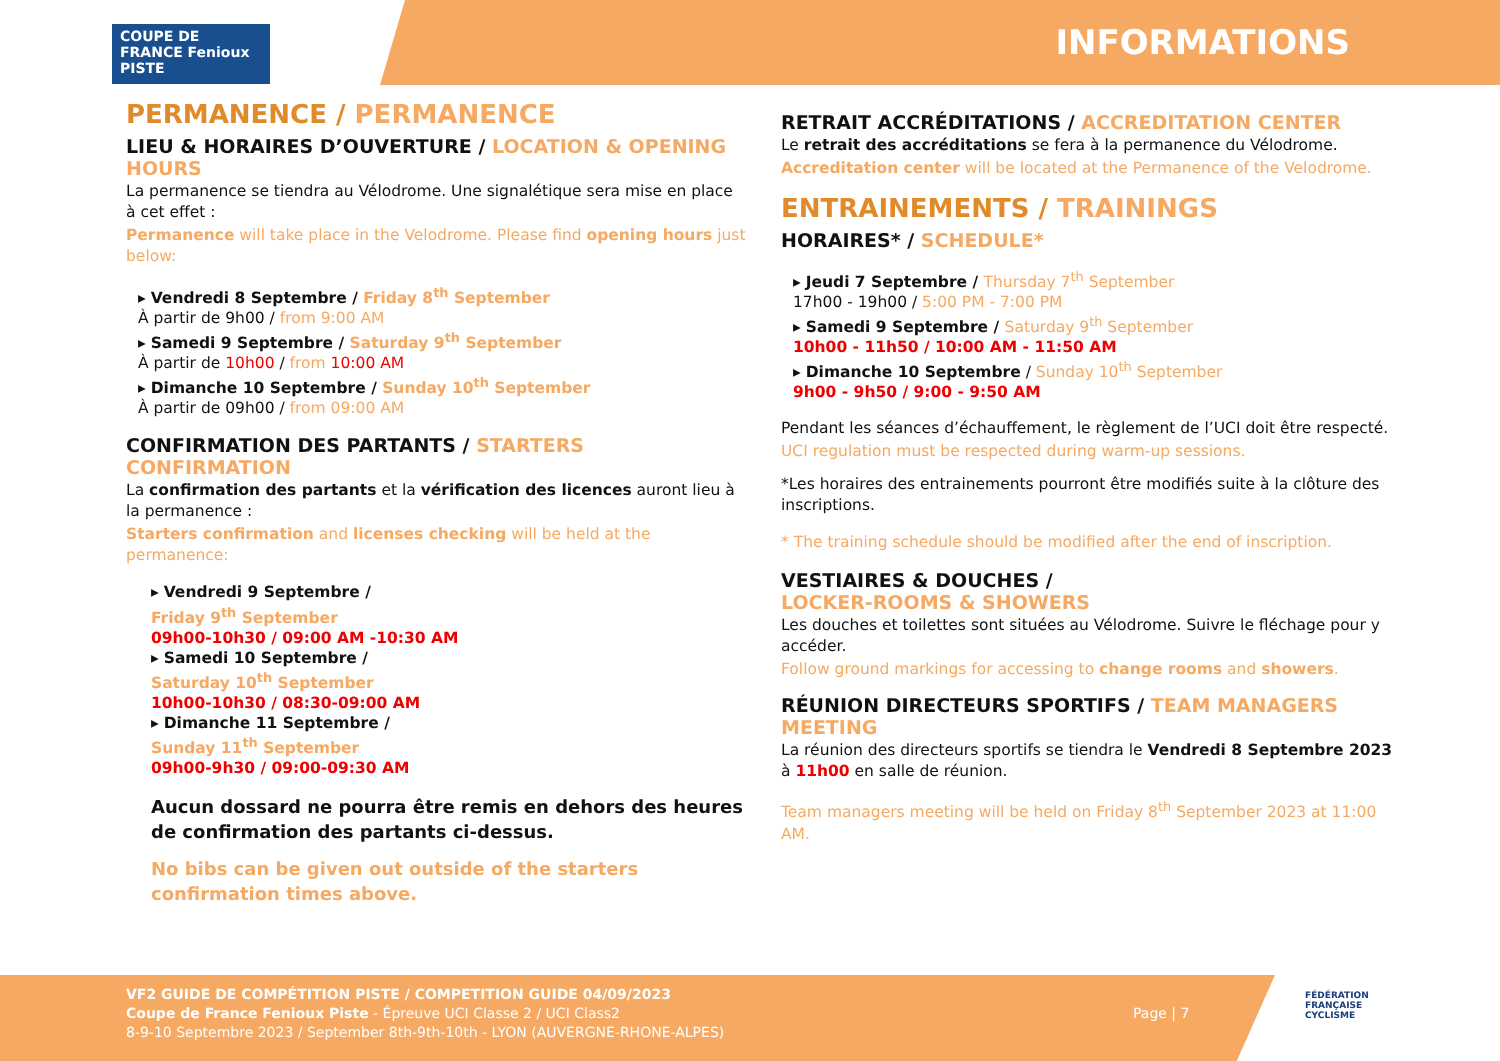COUPE DE FRANCE Fenioux PISTE
INFORMATIONS
PERMANENCE / PERMANENCE
LIEU & HORAIRES D’OUVERTURE / LOCATION & OPENING HOURS
La permanence se tiendra au Vélodrome. Une signalétique sera mise en place à cet effet :
Permanence will take place in the Velodrome. Please find opening hours just below:
▸ Vendredi 8 Septembre / Friday 8<sup>th</sup> September
À partir de 9h00 / from 9:00 AM
▸ Samedi 9 Septembre / Saturday 9<sup>th</sup> September
À partir de 10h00 / from 10:00 AM
▸ Dimanche 10 Septembre / Sunday 10<sup>th</sup> September
À partir de 09h00 / from 09:00 AM
CONFIRMATION DES PARTANTS / STARTERS CONFIRMATION
La confirmation des partants et la vérification des licences auront lieu à la permanence :
Starters confirmation and licenses checking will be held at the permanence:
▸ Vendredi 9 Septembre /
Friday 9<sup>th</sup> September
09h00-10h30 / 09:00 AM -10:30 AM
▸ Samedi 10 Septembre /
Saturday 10<sup>th</sup> September
10h00-10h30 / 08:30-09:00 AM
▸ Dimanche 11 Septembre /
Sunday 11<sup>th</sup> September
09h00-9h30 / 09:00-09:30 AM
Aucun dossard ne pourra être remis en dehors des heures de confirmation des partants ci-dessus.
No bibs can be given out outside of the starters confirmation times above.
RETRAIT ACCRÉDITATIONS / ACCREDITATION CENTER
Le retrait des accréditations se fera à la permanence du Vélodrome.
Accreditation center will be located at the Permanence of the Velodrome.
ENTRAINEMENTS / TRAININGS
HORAIRES* / SCHEDULE*
▸ Jeudi 7 Septembre / Thursday 7<sup>th</sup> September
17h00 - 19h00 / 5:00 PM - 7:00 PM
▸ Samedi 9 Septembre / Saturday 9<sup>th</sup> September
10h00 - 11h50 / 10:00 AM - 11:50 AM
▸ Dimanche 10 Septembre / Sunday 10<sup>th</sup> September
9h00 - 9h50 / 9:00 - 9:50 AM
Pendant les séances d’échauffement, le règlement de l’UCI doit être respecté.
UCI regulation must be respected during warm-up sessions.
*Les horaires des entrainements pourront être modifiés suite à la clôture des inscriptions.
* The training schedule should be modified after the end of inscription.
VESTIAIRES & DOUCHES /
LOCKER-ROOMS & SHOWERS
Les douches et toilettes sont situées au Vélodrome. Suivre le fléchage pour y accéder.
Follow ground markings for accessing to change rooms and showers.
RÉUNION DIRECTEURS SPORTIFS / TEAM MANAGERS MEETING
La réunion des directeurs sportifs se tiendra le Vendredi 8 Septembre 2023 à 11h00 en salle de réunion.
Team managers meeting will be held on Friday 8<sup>th</sup> September 2023 at 11:00 AM.
VF2 GUIDE DE COMPÉTITION PISTE / COMPETITION GUIDE 04/09/2023
Coupe de France Fenioux Piste - Épreuve UCI Classe 2 / UCI Class2
8-9-10 Septembre 2023 / September 8th-9th-10th - LYON (AUVERGNE-RHONE-ALPES)
Page | 7
FÉDÉRATION
FRANÇAISE
CYCLISME